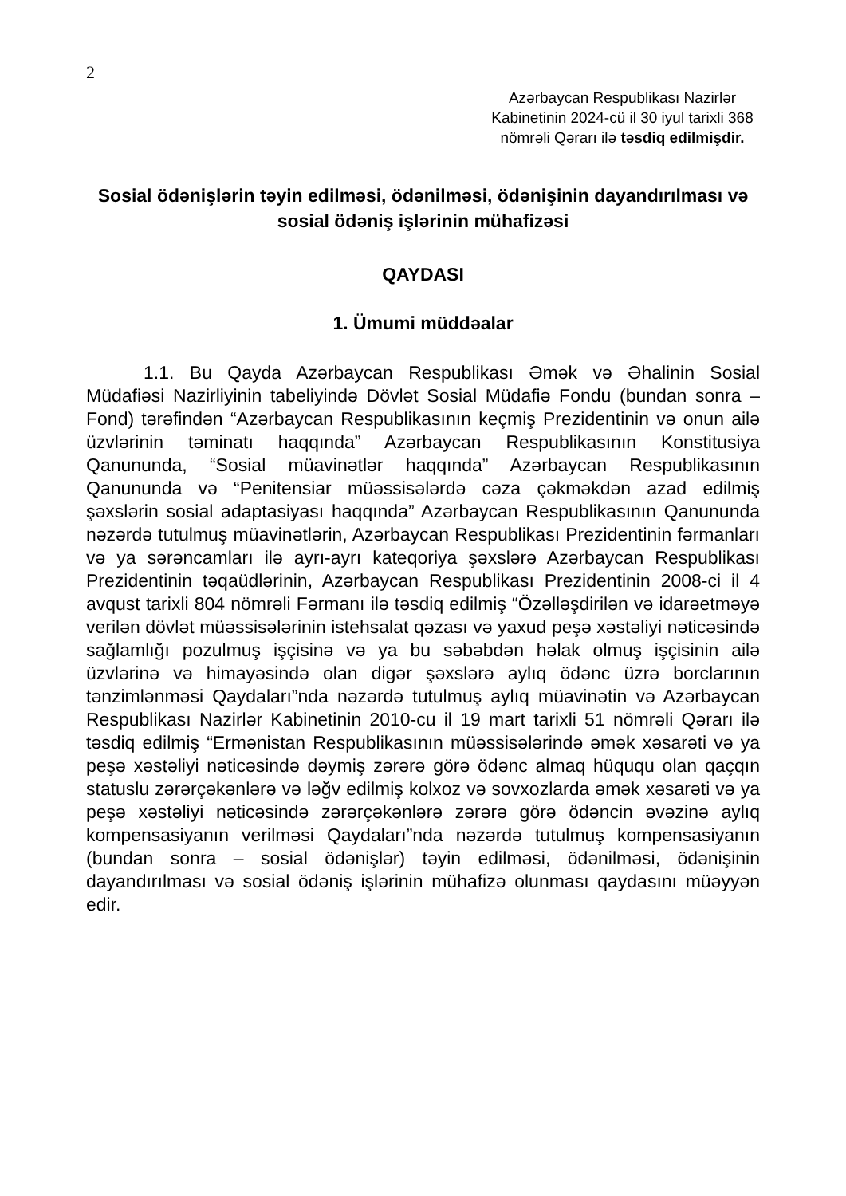2
Azərbaycan Respublikası Nazirlər Kabinetinin 2024-cü il 30 iyul tarixli 368 nömrəli Qərarı ilə təsdiq edilmişdir.
Sosial ödənişlərin təyin edilməsi, ödənilməsi, ödənişinin dayandırılması və sosial ödəniş işlərinin mühafizəsi
QAYDASI
1. Ümumi müddəalar
1.1. Bu Qayda Azərbaycan Respublikası Əmək və Əhalinin Sosial Müdafiəsi Nazirliyinin tabeliyində Dövlət Sosial Müdafiə Fondu (bundan sonra – Fond) tərəfindən “Azərbaycan Respublikasının keçmiş Prezidentinin və onun ailə üzvlərinin təminatı haqqında” Azərbaycan Respublikasının Konstitusiya Qanununda, “Sosial müavinətlər haqqında” Azərbaycan Respublikasının Qanununda və “Penitensiar müəssisələrdə cəza çəkməkdən azad edilmiş şəxslərin sosial adaptasiyası haqqında” Azərbaycan Respublikasının Qanununda nəzərdə tutulmuş müavinətlərin, Azərbaycan Respublikası Prezidentinin fərmanları və ya sərəncamları ilə ayrı-ayrı kateqoriya şəxslərə Azərbaycan Respublikası Prezidentinin təqaüdlərinin, Azərbaycan Respublikası Prezidentinin 2008-ci il 4 avqust tarixli 804 nömrəli Fərmanı ilə təsdiq edilmiş “Özəlləşdirilən və idarəetməyə verilən dövlət müəssisələrinin istehsalat qəzası və yaxud peşə xəstəliyi nəticəsində sağlamlığı pozulmuş işçisinə və ya bu səbəbdən həlak olmuş işçisinin ailə üzvlərinə və himayəsində olan digər şəxslərə aylıq ödənc üzrə borclarının tənzimlənməsi Qaydaları”nda nəzərdə tutulmuş aylıq müavinətin və Azərbaycan Respublikası Nazirlər Kabinetinin 2010-cu il 19 mart tarixli 51 nömrəli Qərarı ilə təsdiq edilmiş “Ermənistan Respublikasının müəssisələrində əmək xəsarəti və ya peşə xəstəliyi nəticəsində dəymiş zərərə görə ödənc almaq hüququ olan qaçqın statuslu zərərçəkənlərə və ləğv edilmiş kolxoz və sovxozlarda əmək xəsarəti və ya peşə xəstəliyi nəticəsində zərərçəkənlərə zərərə görə ödəncin əvəzinə aylıq kompensasiyanın verilməsi Qaydaları”nda nəzərdə tutulmuş kompensasiyanın (bundan sonra – sosial ödənişlər) təyin edilməsi, ödənilməsi, ödənişinin dayandırılması və sosial ödəniş işlərinin mühafizə olunması qaydasını müəyyən edir.